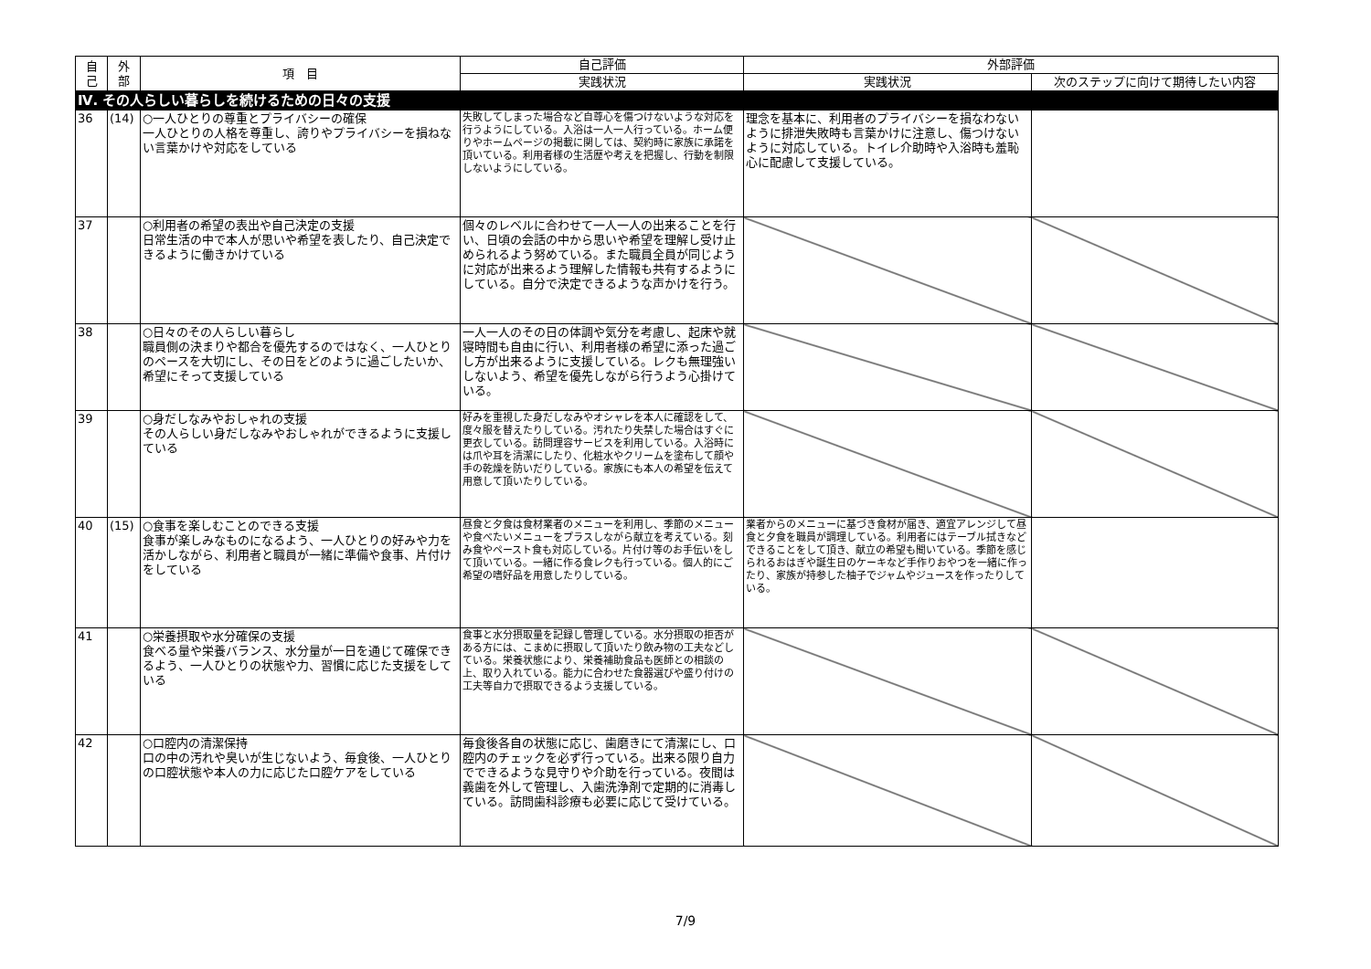| 自 己 | 外 部 | 項 目 | 自己評価 | 外部評価 | |
| --- | --- | --- | --- | --- | --- |
| | | | 実践状況 | 実践状況 | 次のステップに向けて期待したい内容 |
| Ⅳ. その人らしい暮らしを続けるための日々の支援 | | | | | |
| 36 | (14) | ○一人ひとりの尊重とプライバシーの確保 一人ひとりの人格を尊重し、誇りやプライバシーを損ねない言葉かけや対応をしている | 失敗してしまった場合など自尊心を傷つけないような対応を行うようにしている。入浴は一人一人行っている。ホーム便りやホームページの掲載に関しては、契約時に家族に承諾を頂いている。利用者様の生活歴や考えを把握し、行動を制限しないようにしている。 | 理念を基本に、利用者のプライバシーを損なわないように排泄失敗時も言葉かけに注意し、傷つけないように対応している。トイレ介助時や入浴時も羞恥心に配慮して支援している。 | |
| 37 | | ○利用者の希望の表出や自己決定の支援 日常生活の中で本人が思いや希望を表したり、自己決定できるように働きかけている | 個々のレベルに合わせて一人一人の出来ることを行い、日頃の会話の中から思いや希望を理解し受け止められるよう努めている。また職員全員が同じように対応が出来るよう理解した情報も共有するようにしている。自分で決定できるような声かけを行う。 | | |
| 38 | | ○日々のその人らしい暮らし 職員側の決まりや都合を優先するのではなく、一人ひとりのペースを大切にし、その日をどのように過ごしたいか、希望にそって支援している | 一人一人のその日の体調や気分を考慮し、起床や就寝時間も自由に行い、利用者様の希望に添った過ごし方が出来るように支援している。レクも無理強いしないよう、希望を優先しながら行うよう心掛けている。 | | |
| 39 | | ○身だしなみやおしゃれの支援 その人らしい身だしなみやおしゃれができるように支援している | 好みを重視した身だしなみやオシャレを本人に確認をして、度々服を替えたりしている。汚れたり失禁した場合はすぐに更衣している。訪問理容サービスを利用している。入浴時には爪や耳を清潔にしたり、化粧水やクリームを塗布して顔や手の乾燥を防いだりしている。家族にも本人の希望を伝えて用意して頂いたりしている。 | | |
| 40 | (15) | ○食事を楽しむことのできる支援 食事が楽しみなものになるよう、一人ひとりの好みや力を活かしながら、利用者と職員が一緒に準備や食事、片付けをしている | 昼食と夕食は食材業者のメニューを利用し、季節のメニューや食べたいメニューをプラスしながら献立を考えている。刻み食やペースト食も対応している。片付け等のお手伝いをして頂いている。一緒に作る食レクも行っている。個人的にご希望の嗜好品を用意したりしている。 | 業者からのメニューに基づき食材が届き、適宜アレンジして昼食と夕食を職員が調理している。利用者にはテーブル拭きなどできることをして頂き、献立の希望も聞いている。季節を感じられるおはぎや誕生日のケーキなど手作りおやつを一緒に作ったり、家族が持参した柚子でジャムやジュースを作ったりしている。 | |
| 41 | | ○栄養摂取や水分確保の支援 食べる量や栄養バランス、水分量が一日を通じて確保できるよう、一人ひとりの状態や力、習慣に応じた支援をしている | 食事と水分摂取量を記録し管理している。水分摂取の拒否がある方には、こまめに摂取して頂いたり飲み物の工夫などしている。栄養状態により、栄養補助食品も医師との相談の上、取り入れている。能力に合わせた食器選びや盛り付けの工夫等自力で摂取できるよう支援している。 | | |
| 42 | | ○口腔内の清潔保持 口の中の汚れや臭いが生じないよう、毎食後、一人ひとりの口腔状態や本人の力に応じた口腔ケアをしている | 毎食後各自の状態に応じ、歯磨きにて清潔にし、口腔内のチェックを必ず行っている。出来る限り自力でできるような見守りや介助を行っている。夜間は義歯を外して管理し、入歯洗浄剤で定期的に消毒している。訪問歯科診療も必要に応じて受けている。 | | |
7/9